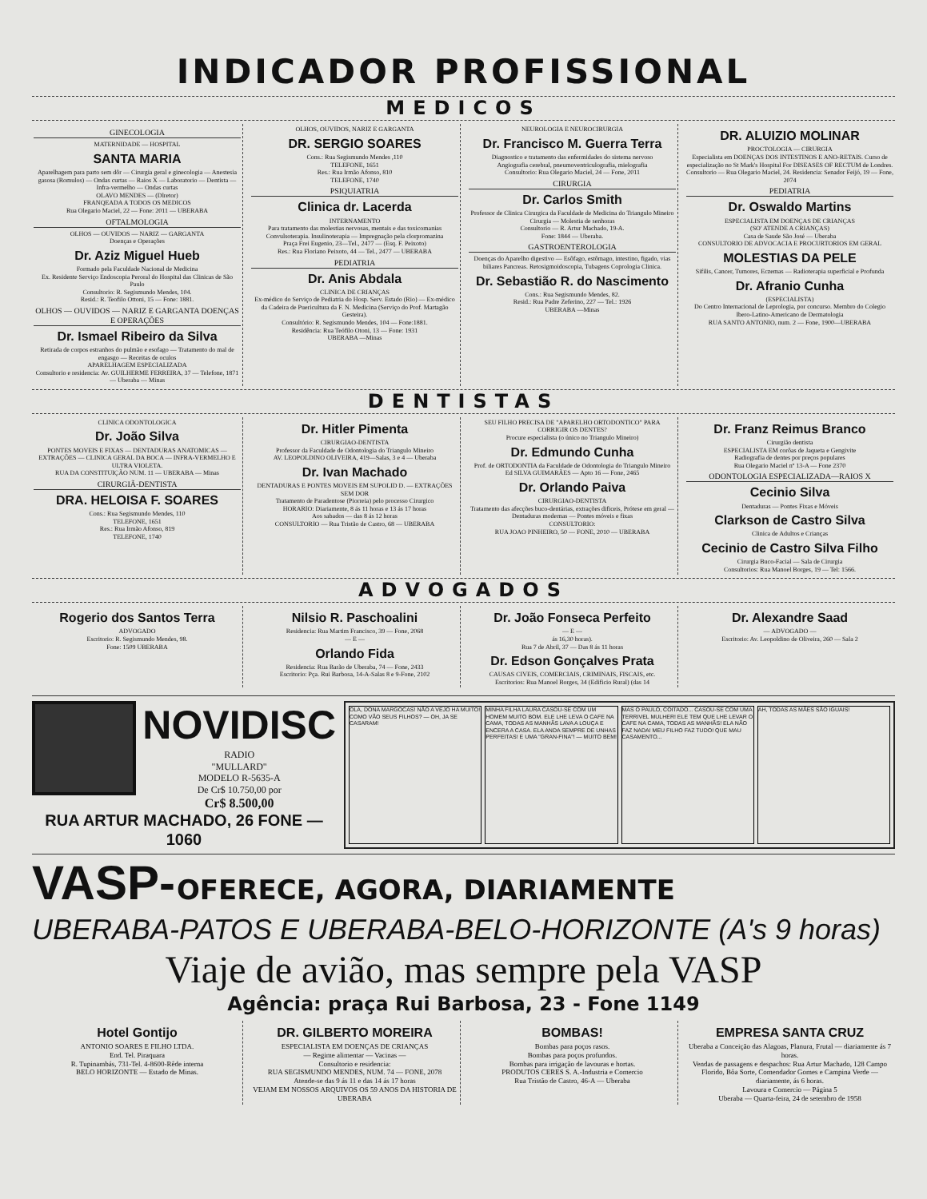INDICADOR PROFISSIONAL
MEDICOS
GINECOLOGIA
MATERNIDADE — HOSPITAL
SANTA MARIA
Aparelhagem para parto sem dôr — Cirurgia geral e ginecologia — Anestesia gasosa (Romulos) — Ondas curtas — Raios X — Laboratorio — Dentista — Infra-vermelho — Ondas curtas
OLAVO MENDES — (Dlretor)
FRANQEADA A TODOS OS MEDICOS
Rua Olegario Maciel, 22 — Fone: 2011 — UBERABA
OFTALMOLOGIA
OLHOS — OUVIDOS — NARIZ — GARGANTA
Doenças e Operações
Dr. Aziz Miguel Hueb
Formado pela Faculdade Nacional de Medicina
Ex. Residente Serviço Endoscopia Peroral do Hospital das Clinicas de São Paulo
Consultorio: R. Segismundo Mendes, 104.
Resid.: R. Teofilo Ottoni, 15 — Fone: 1881.
OLHOS — OUVIDOS — NARIZ E GARGANTA DOENÇAS E OPERAÇÕES
Dr. Ismael Ribeiro da Silva
Retirada de corpos estranhos do pulmão e esofago — Tratamento do mal de engasgo — Receitas de oculos
APARELHAGEM ESPECIALIZADA
Consultorio e residencia: Av. GUILHERME FERREIRA, 37 — Telefone, 1871 — Uberaba — Minas
OLHOS, OUVIDOS, NARIZ E GARGANTA
DR. SERGIO SOARES
Cons.: Rua Segismundo Mendes ,110
TELEFONE, 1651
Res.: Rua Irmão Afonso, 810
TELEFONE, 1740
PSIQUIATRIA
Clinica dr. Lacerda
INTERNAMENTO
Para tratamento das molestias nervosas, mentais e das toxicomanias
Convulsoterapia. Insulinoterapia — Impregnação pela clorpromazina
Praça Frei Eugenio, 23—Tel., 2477 — (Esq. F. Peixoto)
Res.: Rua Floriano Peixoto, 44 — Tel., 2477 — UBERABA
PEDIATRIA
Dr. Anis Abdala
CLINICA DE CRIANÇAS
Ex-médico do Serviço de Pediatria do Hosp. Serv. Estado (Rio) — Ex-médico da Cadeira de Puericultura da F. N. Medicina (Serviço do Prof. Martagão Gesteira).
Consultório: R. Segismundo Mendes, 104 — Fone:1881.
Residência: Rua Teófilo Otoni, 13 — Fone: 1931
UBERABA —Minas
NEUROLOGIA E NEUROCIRURGIA
Dr. Francisco M. Guerra Terra
Diagnostico e tratamento das enfermidades do sistema nervoso
Angiografia cerebral, pneumoventriculografia, mielografia
Consultorio: Rua Olegario Maciel, 24 — Fone, 2011
CIRURGIA
Dr. Carlos Smith
Professor de Clinica Cirurgica da Faculdade de Medicina do Triangulo Mineiro
Cirurgia — Molestia de senhoras
Consultorio — R. Artur Machado, 19-A.
Fone: 1844 — Uberaba.
GASTROENTEROLOGIA
Doenças do Aparelho digestivo — Esôfago, estômago, intestino, figado, vias biliares Pancreas. Retosigmoidoscopia, Tubagens Coprologia Clinica.
Dr. Sebastião R. do Nascimento
Cons.: Rua Segismundo Mendes, 82.
Resid.: Rua Padre Zeferino, 227 — Tel.: 1926
UBERABA —Minas
DR. ALUIZIO MOLINAR
PROCTOLOGIA — CIRURGIA
Especialista em DOENÇAS DOS INTESTINOS E ANO-RETAIS. Curso de especialização no St Mark's Hospital For DISEASES OF RECTUM de Londres.
Consultorio — Rua Olegario Maciel, 24. Residencia: Senador Feijó, 19 — Fone, 2074
PEDIATRIA
Dr. Oswaldo Martins
ESPECIALISTA EM DOENÇAS DE CRIANÇAS
(SO' ATENDE A CRIANÇAS)
Casa de Saude São José — Uberaba
CONSULTORIO DE ADVOCACIA E PROCURTORIOS EM GERAL
MOLESTIAS DA PELE
Sifilis, Cancer, Tumores, Eczemas — Radioterapia superficial e Profunda
Dr. Afranio Cunha
(ESPECIALISTA)
Do Centro Internacional de Leprologia, por concurso. Membro do Colegio Ibero-Latino-Americano de Dermatologia
RUA SANTO ANTONIO, num. 2 — Fone, 1900—UBERABA
DENTISTAS
CLINICA ODONTOLOGICA
Dr. João Silva
PONTES MOVEIS E FIXAS — DENTADURAS ANATOMICAS — EXTRAÇÕES — CLINICA GERAL DA BOCA — INFRA-VERMELHO E ULTRA VIOLETA.
RUA DA CONSTITUIÇÃO NUM. 11 — UBERABA — Minas
CIRURGIÃ-DENTISTA
DRA. HELOISA F. SOARES
Cons.: Rua Segismundo Mendes, 110
TELEFONE, 1651
Res.: Rua Irmão Afonso, 819
TELEFONE, 1740
Dr. Hitler Pimenta
CIRURGIAO-DENTISTA
Professor da Faculdade de Odontologia do Triangulo Mineiro
AV. LEOPOLDINO OLIVEIRA, 419—Salas, 3 e 4 — Uberaba
Dr. Ivan Machado
DENTADURAS E PONTES MOVEIS EM SUPOLID D. — EXTRAÇÕES SEM DOR
Tratamento de Paradentose (Piorreia) pelo processo Cirurgico
HORARIO: Diariamente, 8 ás 11 horas e 13 ás 17 horas
Aos sabados — das 8 ás 12 horas
CONSULTORIO — Rua Tristão de Castro, 68 — UBERABA
SEU FILHO PRECISA DE "APARELHO ORTODONTICO" PARA CORRIGIR OS DENTES?
Procure especialista (o único no Triangulo Mineiro)
Dr. Edmundo Cunha
Prof. de ORTODONTIA da Faculdade de Odontologia do Triangulo Mineiro
Ed SILVA GUIMARÃES — Apto 16 — Fone, 2465
Dr. Orlando Paiva
CIRURGIAO-DENTISTA
Tratamento das afecções buco-dentárias, extrações dificeis, Prótese em geral — Dentaduras modernas — Pontes móveis e fixas
CONSULTORIO:
RUA JOAO PINHEIRO, 50 — FONE, 2010 — UBERABA
Dr. Franz Reimus Branco
Cirurgião dentista
ESPECIALISTA EM corôas de Jaqueta e Gengivite
Radiografia de dentes por preços populares
Rua Olegario Maciel nº 13-A — Fone 2370
ODONTOLOGIA ESPECIALIZADA—RAIOS X
Cecinio Silva
Dentaduras — Pontes Fixas e Móveis
Clarkson de Castro Silva
Clinica de Adultos e Crianças
Cecinio de Castro Silva Filho
Cirurgia Buco-Facial — Sala de Cirurgia
Consultorios: Rua Manoel Borges, 19 — Tel: 1566.
ADVOGADOS
Rogerio dos Santos Terra
ADVOGADO
Escritorio: R. Segismundo Mendes, 98.
Fone: 1509 UBERABA
Nilsio R. Paschoalini
Residencia: Rua Martim Francisco, 39 — Fone, 2068
— E —
Orlando Fida
Residencia: Rua Barão de Uberaba, 74 — Fone, 2433
Escritorio: Pça. Rui Barbosa, 14-A-Salas 8 e 9-Fone, 2102
Dr. João Fonseca Perfeito
— E —
ás 16,30 horas).
Rua 7 de Abril, 37 — Das 8 ás 11 horas
Dr. Edson Gonçalves Prata
CAUSAS CIVEIS, COMERCIAIS, CRIMINAIS, FISCAIS, etc.
Escritorios: Rua Manoel Borges, 34 (Edificio Rural) (das 14
Dr. Alexandre Saad
— ADVOGADO —
Escritorio: Av. Leopoldino de Oliveira, 260 — Sala 2
NOVIDISC
RADIO
"MULLARD"
MODELO R-5635-A
De Cr$ 10.750,00 por
Cr$ 8.500,00
RUA ARTUR MACHADO, 26 FONE — 1060
OLA, DONA MARGOCAS! NÃO A VEJO HA MUITO! COMO VÃO SEUS FILHOS? — OH, JA SE CASARAM!
MINHA FILHA LAURA CASOU-SE COM UM HOMEM MUITO BOM. ELE LHE LEVA O CAFE NA CAMA, TODAS AS MANHÃS LAVA A LOUÇA E ENCERA A CASA. ELA ANDA SEMPRE DE UNHAS PERFEITAS! E UMA "GRAN-FINA"! — MUITO BEM!
MAS O PAULO, COITADO... CASOU-SE COM UMA TERRIVEL MULHER! ELE TEM QUE LHE LEVAR O CAFE NA CAMA, TODAS AS MANHÃS! ELA NÃO FAZ NADA! MEU FILHO FAZ TUDO! QUE MAU CASAMENTO...
AH, TODAS AS MÃES SÃO IGUAIS!
VASP- OFERECE, AGORA, DIARIAMENTE
UBERABA-PATOS E UBERABA-BELO-HORIZONTE (A's 9 horas)
Viaje de avião, mas sempre pela VASP
Agência: praça Rui Barbosa, 23 - Fone 1149
Hotel Gontijo
ANTONIO SOARES E FILHO LTDA.
End. Tel. Piraquara
R. Tupinambás, 731-Tel. 4-8600-Rêde interna
BELO HORIZONTE — Estado de Minas.
DR. GILBERTO MOREIRA
ESPECIALISTA EM DOENÇAS DE CRIANÇAS
— Regime alimentar — Vacinas —
Consultorio e residencia:
RUA SEGISMUNDO MENDES, NUM. 74 — FONE, 2078
Atende-se das 9 ás 11 e das 14 ás 17 horas
VEJAM EM NOSSOS ARQUIVOS OS 59 ANOS DA HISTORIA DE UBERABA
BOMBAS!
Bombas para poços rasos.
Bombas para poços profundos.
Bombas para irrigação de lavouras e hortas.
PRODUTOS CERES S. A.-Industria e Comercio
Rua Tristão de Castro, 46-A — Uberaba
EMPRESA SANTA CRUZ
Uberaba a Conceição das Alagoas, Planura, Frutal — diariamente ás 7 horas.
Vendas de passagens e despachos: Rua Artur Machado, 128 Campo Florido, Bôa Sorte, Comendador Gomes e Campina Verde — diariamente, ás 6 horas.
Lavoura e Comercio — Página 5
Uberaba — Quarta-feira, 24 de setembro de 1958